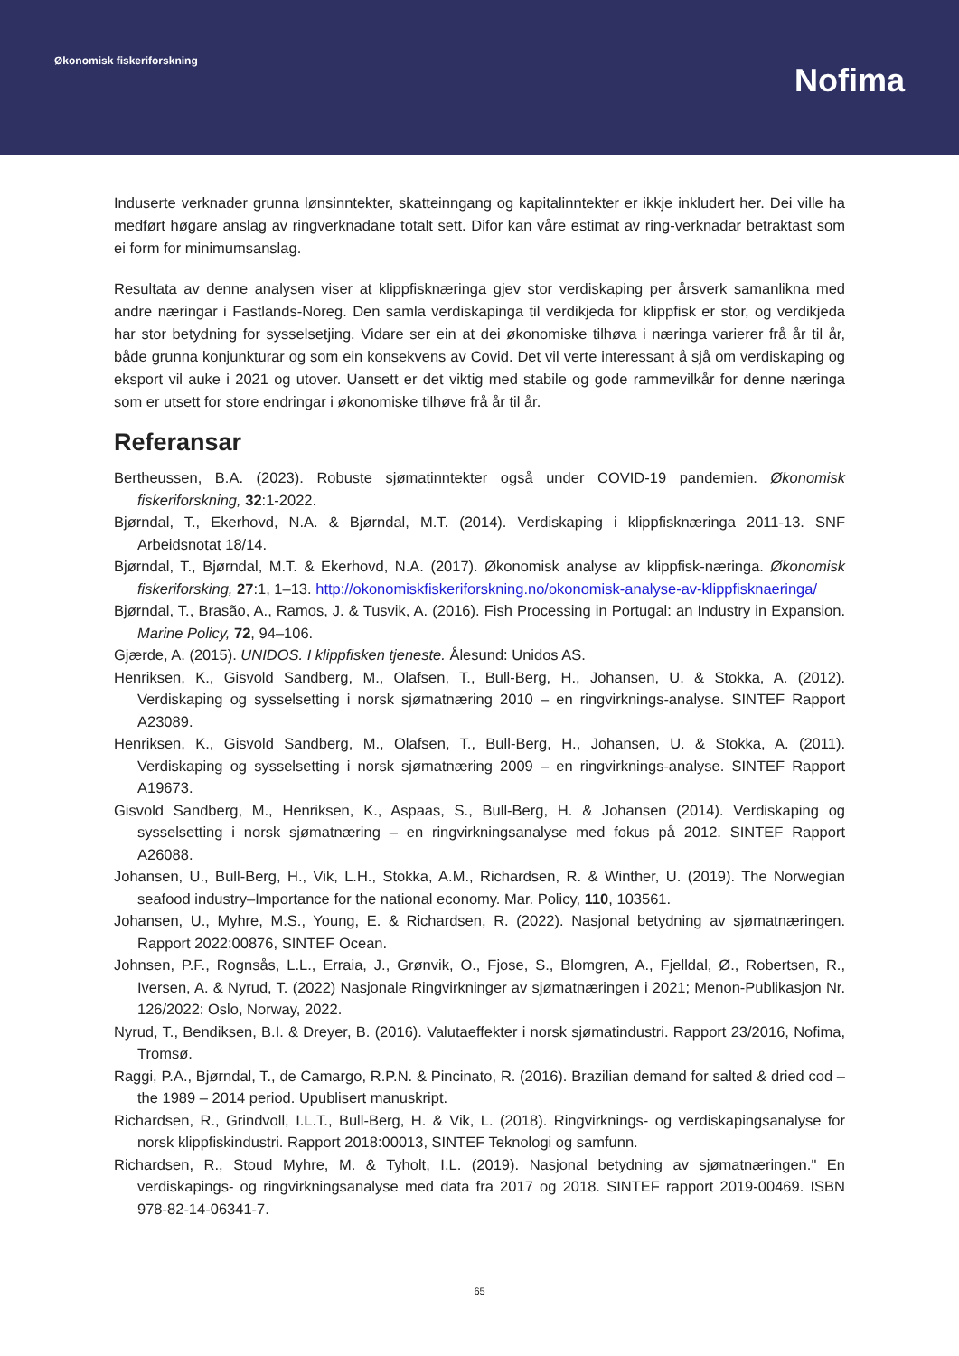Økonomisk fiskeriforskning
Nofima
Induserte verknader grunna lønsinntekter, skatteinngang og kapitalinntekter er ikkje inkludert her. Dei ville ha medført høgare anslag av ringverknadane totalt sett. Difor kan våre estimat av ring-verknadar betraktast som ei form for minimumsanslag.
Resultata av denne analysen viser at klippfisknæringa gjev stor verdiskaping per årsverk samanlikna med andre næringar i Fastlands-Noreg. Den samla verdiskapinga til verdikjeda for klippfisk er stor, og verdikjeda har stor betydning for sysselsetjing. Vidare ser ein at dei økonomiske tilhøva i næringa varierer frå år til år, både grunna konjunkturar og som ein konsekvens av Covid. Det vil verte interessant å sjå om verdiskaping og eksport vil auke i 2021 og utover. Uansett er det viktig med stabile og gode rammevilkår for denne næringa som er utsett for store endringar i økonomiske tilhøve frå år til år.
Referansar
Bertheussen, B.A. (2023). Robuste sjømatinntekter også under COVID-19 pandemien. Økonomisk fiskeriforskning, 32:1-2022.
Bjørndal, T., Ekerhovd, N.A. & Bjørndal, M.T. (2014). Verdiskaping i klippfisknæringa 2011-13. SNF Arbeidsnotat 18/14.
Bjørndal, T., Bjørndal, M.T. & Ekerhovd, N.A. (2017). Økonomisk analyse av klippfisk-næringa. Økonomisk fiskeriforsking, 27:1, 1–13. http://okonomiskfiskeriforskning.no/okonomisk-analyse-av-klippfisknaeringa/
Bjørndal, T., Brasão, A., Ramos, J. & Tusvik, A. (2016). Fish Processing in Portugal: an Industry in Expansion. Marine Policy, 72, 94–106.
Gjærde, A. (2015). UNIDOS. I klippfisken tjeneste. Ålesund: Unidos AS.
Henriksen, K., Gisvold Sandberg, M., Olafsen, T., Bull-Berg, H., Johansen, U. & Stokka, A. (2012). Verdiskaping og sysselsetting i norsk sjømatnæring 2010 – en ringvirknings-analyse. SINTEF Rapport A23089.
Henriksen, K., Gisvold Sandberg, M., Olafsen, T., Bull-Berg, H., Johansen, U. & Stokka, A. (2011). Verdiskaping og sysselsetting i norsk sjømatnæring 2009 – en ringvirknings-analyse. SINTEF Rapport A19673.
Gisvold Sandberg, M., Henriksen, K., Aspaas, S., Bull-Berg, H. & Johansen (2014). Verdiskaping og sysselsetting i norsk sjømatnæring – en ringvirkningsanalyse med fokus på 2012. SINTEF Rapport A26088.
Johansen, U., Bull-Berg, H., Vik, L.H., Stokka, A.M., Richardsen, R. & Winther, U. (2019). The Norwegian seafood industry–Importance for the national economy. Mar. Policy, 110, 103561.
Johansen, U., Myhre, M.S., Young, E. & Richardsen, R. (2022). Nasjonal betydning av sjømatnæringen. Rapport 2022:00876, SINTEF Ocean.
Johnsen, P.F., Rognsås, L.L., Erraia, J., Grønvik, O., Fjose, S., Blomgren, A., Fjelldal, Ø., Robertsen, R., Iversen, A. & Nyrud, T. (2022) Nasjonale Ringvirkninger av sjømatnæringen i 2021; Menon-Publikasjon Nr. 126/2022: Oslo, Norway, 2022.
Nyrud, T., Bendiksen, B.I. & Dreyer, B. (2016). Valutaeffekter i norsk sjømatindustri. Rapport 23/2016, Nofima, Tromsø.
Raggi, P.A., Bjørndal, T., de Camargo, R.P.N. & Pincinato, R. (2016). Brazilian demand for salted & dried cod – the 1989 – 2014 period. Upublisert manuskript.
Richardsen, R., Grindvoll, I.L.T., Bull-Berg, H. & Vik, L. (2018). Ringvirknings- og verdiskapingsanalyse for norsk klippfiskindustri. Rapport 2018:00013, SINTEF Teknologi og samfunn.
Richardsen, R., Stoud Myhre, M. & Tyholt, I.L. (2019). Nasjonal betydning av sjømatnæringen." En verdiskapings- og ringvirkningsanalyse med data fra 2017 og 2018. SINTEF rapport 2019-00469. ISBN 978-82-14-06341-7.
65